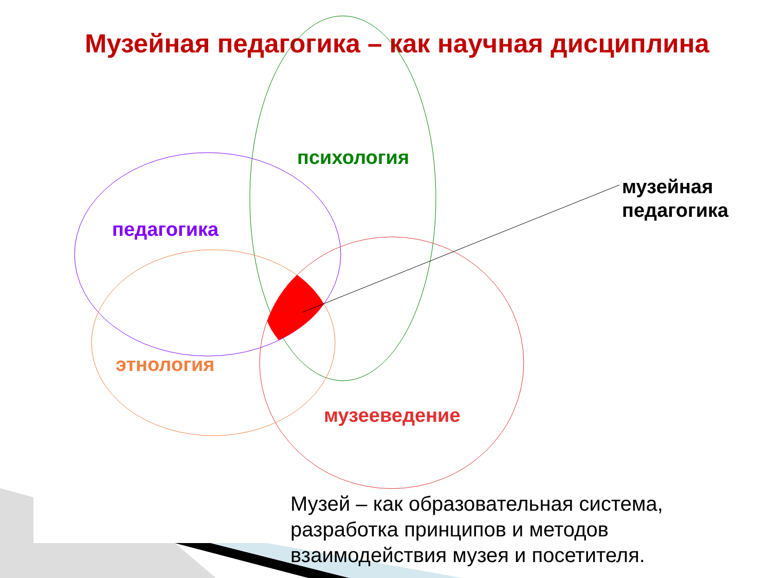Музейная педагогика – как научная дисциплина
психология
музейная
педагогика
педагогика
этнология
музееведение
Музей – как образовательная система,
разработка принципов и методов
взаимодействия музея и посетителя.